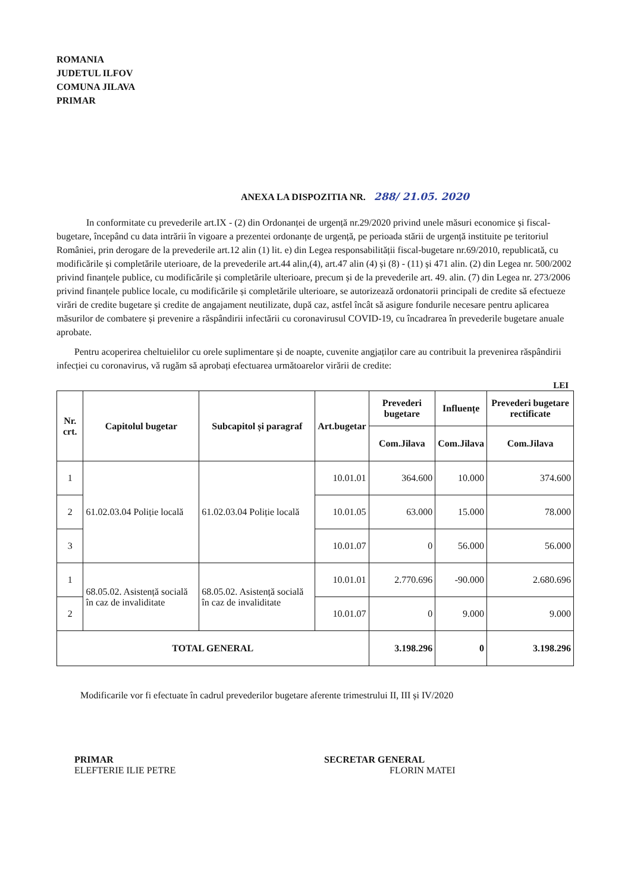ROMANIA
JUDETUL ILFOV
COMUNA JILAVA
PRIMAR
ANEXA LA DISPOZITIA NR. 288/ 21.05. 2020
In conformitate cu prevederile art.IX - (2) din Ordonanței de urgență nr.29/2020 privind unele măsuri economice și fiscal-bugetare, începând cu data intrării în vigoare a prezentei ordonanțe de urgență, pe perioada stării de urgență instituite pe teritoriul României, prin derogare de la prevederile art.12 alin (1) lit. e) din Legea responsabilității fiscal-bugetare nr.69/2010, republicată, cu modificările și completările uterioare, de la prevederile art.44 alin,(4), art.47 alin (4) și (8) - (11) și 471 alin. (2) din Legea nr. 500/2002 privind finanțele publice, cu modificările și completările ulterioare, precum și de la prevederile art. 49. alin. (7) din Legea nr. 273/2006 privind finanțele publice locale, cu modificările și completările ulterioare, se autorizează ordonatorii principali de credite să efectueze virări de credite bugetare și credite de angajament neutilizate, după caz, astfel încât să asigure fondurile necesare pentru aplicarea măsurilor de combatere și prevenire a răspândirii infectării cu coronavirusul COVID-19, cu încadrarea în prevederile bugetare anuale aprobate.
Pentru acoperirea cheltuielilor cu orele suplimentare și de noapte, cuvenite angjaților care au contribuit la prevenirea răspândirii infecției cu coronavirus, vă rugăm să aprobați efectuarea următoarelor virării de credite:
LEI
| Nr. crt. | Capitolul bugetar | Subcapitol și paragraf | Art.bugetar | Prevederi bugetare | Influențe | Prevederi bugetare rectificate |
| --- | --- | --- | --- | --- | --- | --- |
| | | | | Com.Jilava | Com.Jilava | Com.Jilava |
| 1 | 61.02.03.04 Poliție locală | 61.02.03.04 Poliție locală | 10.01.01 | 364.600 | 10.000 | 374.600 |
| 2 | | | 10.01.05 | 63.000 | 15.000 | 78.000 |
| 3 | | | 10.01.07 | 0 | 56.000 | 56.000 |
| 1 | 68.05.02. Asistență socială în caz de invaliditate | 68.05.02. Asistență socială în caz de invaliditate | 10.01.01 | 2.770.696 | -90.000 | 2.680.696 |
| 2 | | | 10.01.07 | 0 | 9.000 | 9.000 |
| TOTAL GENERAL | | | | 3.198.296 | 0 | 3.198.296 |
Modificarile vor fi efectuate în cadrul prevederilor bugetare aferente trimestrului II, III și IV/2020
PRIMAR
ELEFTERIE ILIE PETRE
SECRETAR GENERAL
FLORIN MATEI